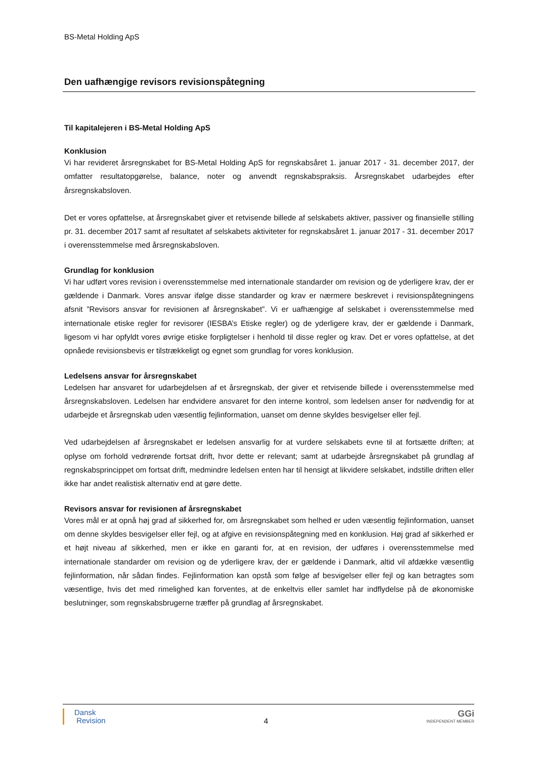BS-Metal Holding ApS
Den uafhængige revisors revisionspåtegning
Til kapitalejeren i BS-Metal Holding ApS
Konklusion
Vi har revideret årsregnskabet for BS-Metal Holding ApS for regnskabsåret 1. januar 2017 - 31. december 2017, der omfatter resultatopgørelse, balance, noter og anvendt regnskabspraksis. Årsregnskabet udarbejdes efter årsregnskabsloven.
Det er vores opfattelse, at årsregnskabet giver et retvisende billede af selskabets aktiver, passiver og finansielle stilling pr. 31. december 2017 samt af resultatet af selskabets aktiviteter for regnskabsåret 1. januar 2017 - 31. december 2017 i overensstemmelse med årsregnskabsloven.
Grundlag for konklusion
Vi har udført vores revision i overensstemmelse med internationale standarder om revision og de yderligere krav, der er gældende i Danmark. Vores ansvar ifølge disse standarder og krav er nærmere beskrevet i revisionspåtegningens afsnit ”Revisors ansvar for revisionen af årsregnskabet”. Vi er uafhængige af selskabet i overensstemmelse med internationale etiske regler for revisorer (IESBA’s Etiske regler) og de yderligere krav, der er gældende i Danmark, ligesom vi har opfyldt vores øvrige etiske forpligtelser i henhold til disse regler og krav. Det er vores opfattelse, at det opnåede revisionsbevis er tilstrækkeligt og egnet som grundlag for vores konklusion.
Ledelsens ansvar for årsregnskabet
Ledelsen har ansvaret for udarbejdelsen af et årsregnskab, der giver et retvisende billede i overensstemmelse med årsregnskabsloven. Ledelsen har endvidere ansvaret for den interne kontrol, som ledelsen anser for nødvendig for at udarbejde et årsregnskab uden væsentlig fejlinformation, uanset om denne skyldes besvigelser eller fejl.
Ved udarbejdelsen af årsregnskabet er ledelsen ansvarlig for at vurdere selskabets evne til at fortsætte driften; at oplyse om forhold vedrørende fortsat drift, hvor dette er relevant; samt at udarbejde årsregnskabet på grundlag af regnskabsprincippet om fortsat drift, medmindre ledelsen enten har til hensigt at likvidere selskabet, indstille driften eller ikke har andet realistisk alternativ end at gøre dette.
Revisors ansvar for revisionen af årsregnskabet
Vores mål er at opnå høj grad af sikkerhed for, om årsregnskabet som helhed er uden væsentlig fejlinformation, uanset om denne skyldes besvigelser eller fejl, og at afgive en revisionspåtegning med en konklusion. Høj grad af sikkerhed er et højt niveau af sikkerhed, men er ikke en garanti for, at en revision, der udføres i overensstemmelse med internationale standarder om revision og de yderligere krav, der er gældende i Danmark, altid vil afdække væsentlig fejlinformation, når sådan findes. Fejlinformation kan opstå som følge af besvigelser eller fejl og kan betragtes som væsentlige, hvis det med rimelighed kan forventes, at de enkeltvis eller samlet har indflydelse på de økonomiske beslutninger, som regnskabsbrugerne træffer på grundlag af årsregnskabet.
Dansk
Revision
4
GGi
INDEPENDENT MEMBER